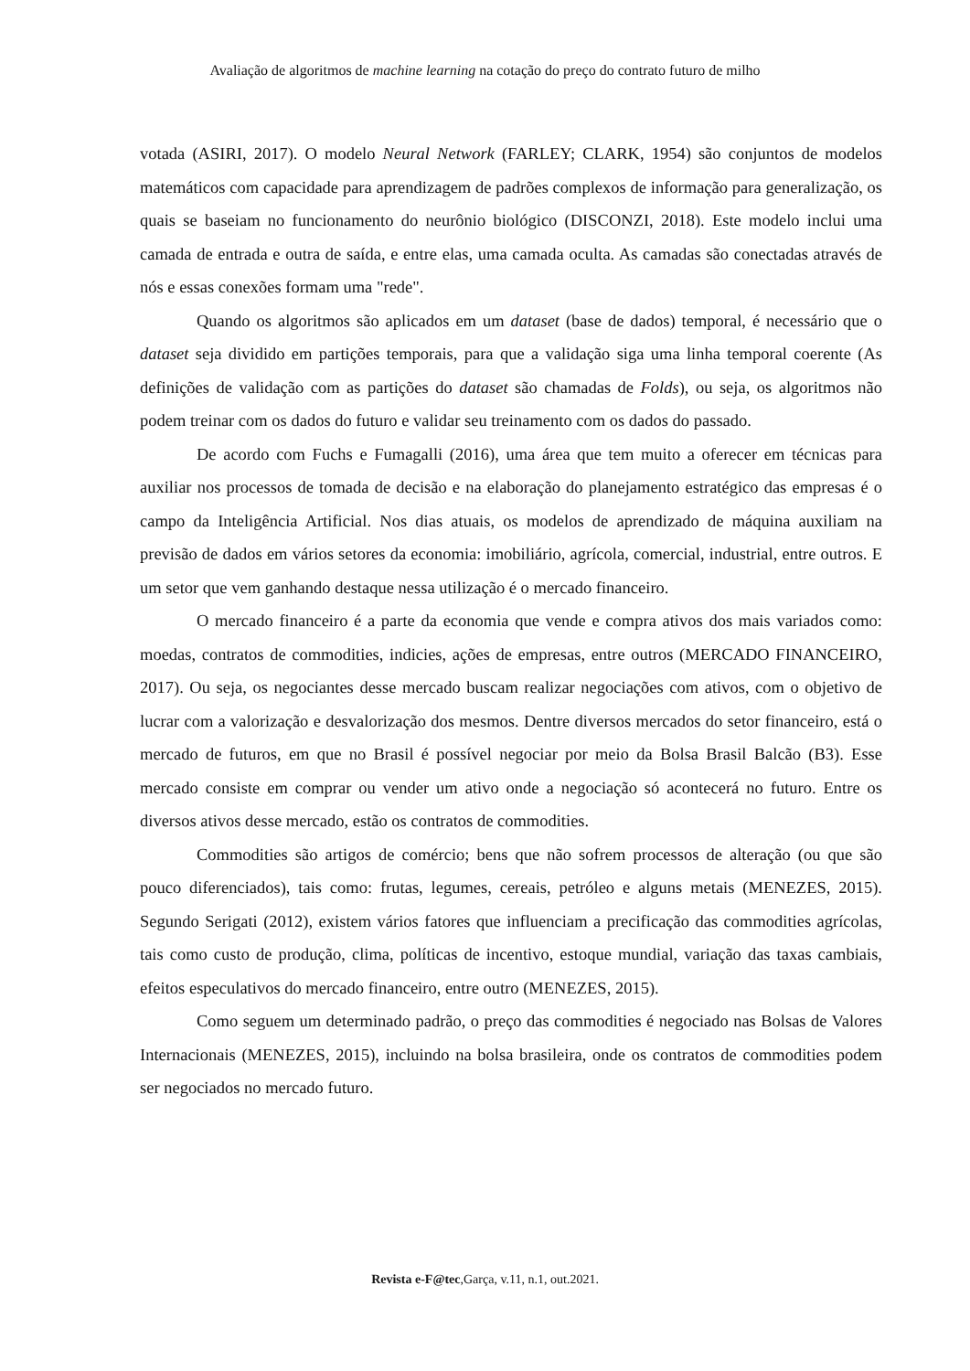Avaliação de algoritmos de machine learning na cotação do preço do contrato futuro de milho
votada (ASIRI, 2017). O modelo Neural Network (FARLEY; CLARK, 1954) são conjuntos de modelos matemáticos com capacidade para aprendizagem de padrões complexos de informação para generalização, os quais se baseiam no funcionamento do neurônio biológico (DISCONZI, 2018). Este modelo inclui uma camada de entrada e outra de saída, e entre elas, uma camada oculta. As camadas são conectadas através de nós e essas conexões formam uma "rede".
Quando os algoritmos são aplicados em um dataset (base de dados) temporal, é necessário que o dataset seja dividido em partições temporais, para que a validação siga uma linha temporal coerente (As definições de validação com as partições do dataset são chamadas de Folds), ou seja, os algoritmos não podem treinar com os dados do futuro e validar seu treinamento com os dados do passado.
De acordo com Fuchs e Fumagalli (2016), uma área que tem muito a oferecer em técnicas para auxiliar nos processos de tomada de decisão e na elaboração do planejamento estratégico das empresas é o campo da Inteligência Artificial. Nos dias atuais, os modelos de aprendizado de máquina auxiliam na previsão de dados em vários setores da economia: imobiliário, agrícola, comercial, industrial, entre outros. E um setor que vem ganhando destaque nessa utilização é o mercado financeiro.
O mercado financeiro é a parte da economia que vende e compra ativos dos mais variados como: moedas, contratos de commodities, indicies, ações de empresas, entre outros (MERCADO FINANCEIRO, 2017). Ou seja, os negociantes desse mercado buscam realizar negociações com ativos, com o objetivo de lucrar com a valorização e desvalorização dos mesmos. Dentre diversos mercados do setor financeiro, está o mercado de futuros, em que no Brasil é possível negociar por meio da Bolsa Brasil Balcão (B3). Esse mercado consiste em comprar ou vender um ativo onde a negociação só acontecerá no futuro. Entre os diversos ativos desse mercado, estão os contratos de commodities.
Commodities são artigos de comércio; bens que não sofrem processos de alteração (ou que são pouco diferenciados), tais como: frutas, legumes, cereais, petróleo e alguns metais (MENEZES, 2015). Segundo Serigati (2012), existem vários fatores que influenciam a precificação das commodities agrícolas, tais como custo de produção, clima, políticas de incentivo, estoque mundial, variação das taxas cambiais, efeitos especulativos do mercado financeiro, entre outro (MENEZES, 2015).
Como seguem um determinado padrão, o preço das commodities é negociado nas Bolsas de Valores Internacionais (MENEZES, 2015), incluindo na bolsa brasileira, onde os contratos de commodities podem ser negociados no mercado futuro.
Revista e-F@tec,Garça, v.11, n.1, out.2021.